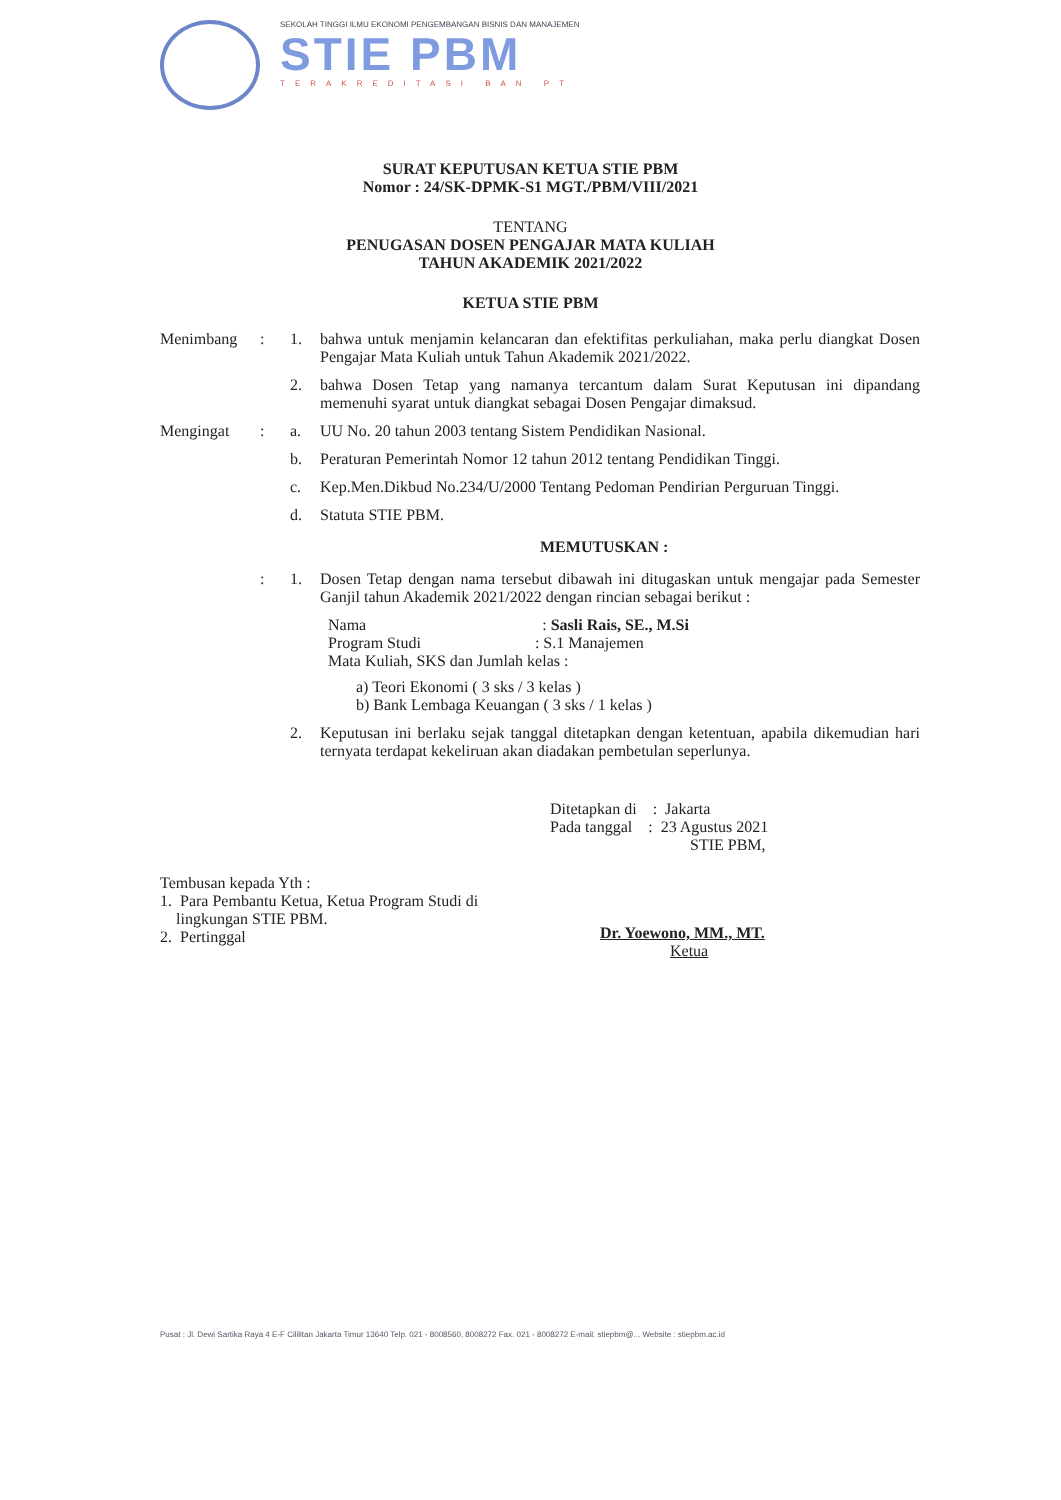SEKOLAH TINGGI ILMU EKONOMI PENGEMBANGAN BISNIS DAN MANAJEMEN
STIE PBM
TERAKREDITASI BAN PT
SURAT KEPUTUSAN KETUA STIE PBM
Nomor : 24/SK-DPMK-S1 MGT./PBM/VIII/2021
TENTANG
PENUGASAN DOSEN PENGAJAR MATA KULIAH
TAHUN AKADEMIK 2021/2022
KETUA STIE PBM
Menimbang : 1. bahwa untuk menjamin kelancaran dan efektifitas perkuliahan, maka perlu diangkat Dosen Pengajar Mata Kuliah untuk Tahun Akademik 2021/2022.
2. bahwa Dosen Tetap yang namanya tercantum dalam Surat Keputusan ini dipandang memenuhi syarat untuk diangkat sebagai Dosen Pengajar dimaksud.
Mengingat : a. UU No. 20 tahun 2003 tentang Sistem Pendidikan Nasional.
b. Peraturan Pemerintah Nomor 12 tahun 2012 tentang Pendidikan Tinggi.
c. Kep.Men.Dikbud No.234/U/2000 Tentang Pedoman Pendirian Perguruan Tinggi.
d. Statuta STIE PBM.
MEMUTUSKAN :
: 1. Dosen Tetap dengan nama tersebut dibawah ini ditugaskan untuk mengajar pada Semester Ganjil tahun Akademik 2021/2022 dengan rincian sebagai berikut :
Nama : Sasli Rais, SE., M.Si
Program Studi : S.1 Manajemen
Mata Kuliah, SKS dan Jumlah kelas :
a) Teori Ekonomi ( 3 sks / 3 kelas )
b) Bank Lembaga Keuangan ( 3 sks / 1 kelas )
2. Keputusan ini berlaku sejak tanggal ditetapkan dengan ketentuan, apabila dikemudian hari ternyata terdapat kekeliruan akan diadakan pembetulan seperlunya.
Ditetapkan di : Jakarta
Pada tanggal : 23 Agustus 2021
STIE PBM,
Tembusan kepada Yth :
1. Para Pembantu Ketua, Ketua Program Studi di
lingkungan STIE PBM.
2. Pertinggal
Dr. Yoewono, MM., MT.
Ketua
Pusat : Jl. Dewi Sartika Raya 4 E-F Cililitan Jakarta Timur 13640 Telp. 021 - 8008560, 8008272 Fax. 021 - 8008272 E-mail: stiepbm@... Website : stiepbm.ac.id